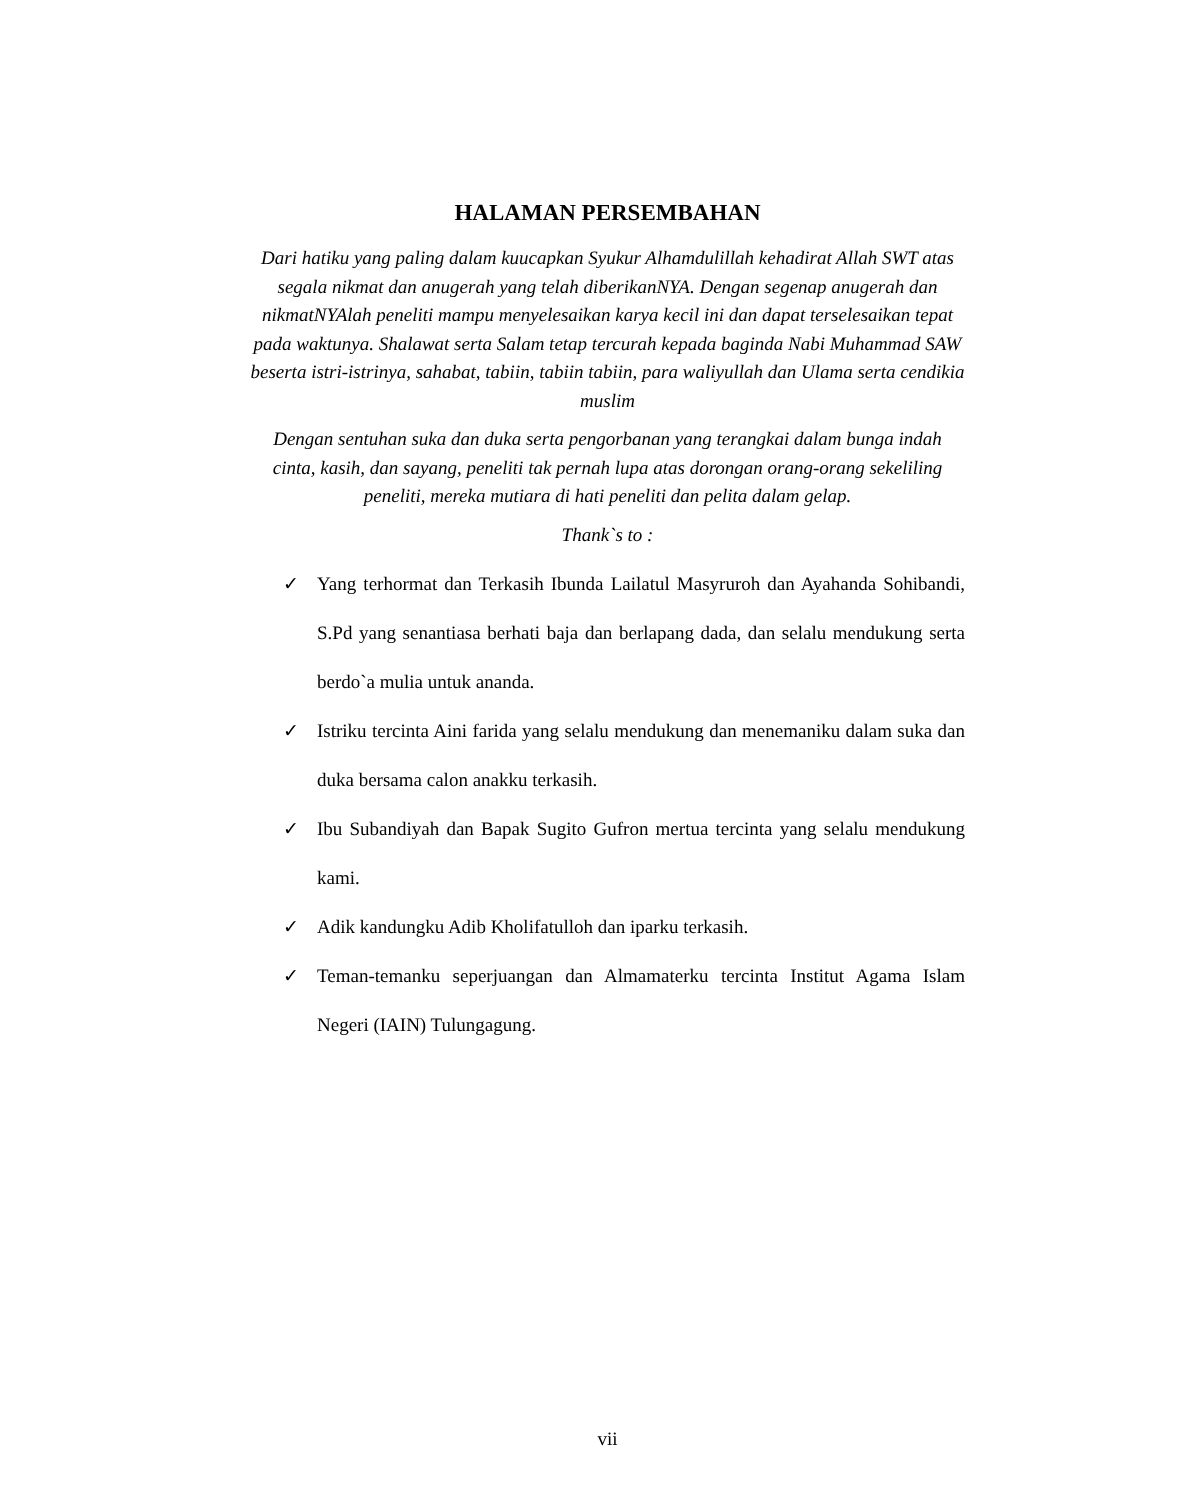HALAMAN PERSEMBAHAN
Dari hatiku yang paling dalam kuucapkan Syukur Alhamdulillah kehadirat Allah SWT atas segala nikmat dan anugerah yang telah diberikanNYA. Dengan segenap anugerah dan nikmatNYAlah peneliti mampu menyelesaikan karya kecil ini dan dapat terselesaikan tepat pada waktunya. Shalawat serta Salam tetap tercurah kepada baginda Nabi Muhammad SAW beserta istri-istrinya, sahabat, tabiin, tabiin tabiin, para waliyullah dan Ulama serta cendikia muslim
Dengan sentuhan suka dan duka serta pengorbanan yang terangkai dalam bunga indah cinta, kasih, dan sayang, peneliti tak pernah lupa atas dorongan orang-orang sekeliling peneliti, mereka mutiara di hati peneliti dan pelita dalam gelap.
Thank`s to :
✓ Yang terhormat dan Terkasih Ibunda Lailatul Masyruroh dan Ayahanda Sohibandi, S.Pd yang senantiasa berhati baja dan berlapang dada, dan selalu mendukung serta berdo`a mulia untuk ananda.
✓ Istriku tercinta Aini farida yang selalu mendukung dan menemaniku dalam suka dan duka bersama calon anakku terkasih.
✓ Ibu Subandiyah dan Bapak Sugito Gufron mertua tercinta yang selalu mendukung kami.
✓ Adik kandungku Adib Kholifatulloh dan iparku terkasih.
✓ Teman-temanku seperjuangan dan Almamaterku tercinta Institut Agama Islam Negeri (IAIN) Tulungagung.
vii